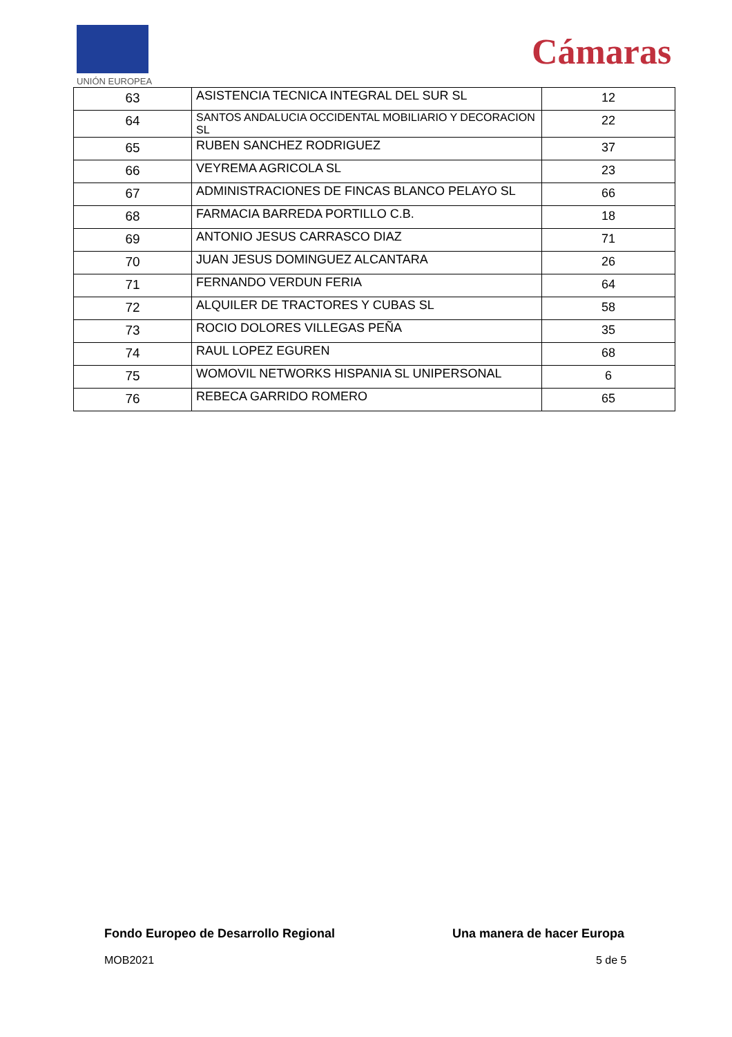UNIÓN EUROPEA
Cámaras
| 63 | ASISTENCIA TECNICA INTEGRAL DEL SUR SL | 12 |
| 64 | SANTOS ANDALUCIA OCCIDENTAL MOBILIARIO Y DECORACION SL | 22 |
| 65 | RUBEN SANCHEZ RODRIGUEZ | 37 |
| 66 | VEYREMA AGRICOLA SL | 23 |
| 67 | ADMINISTRACIONES DE FINCAS BLANCO PELAYO SL | 66 |
| 68 | FARMACIA BARREDA PORTILLO C.B. | 18 |
| 69 | ANTONIO JESUS CARRASCO DIAZ | 71 |
| 70 | JUAN JESUS DOMINGUEZ ALCANTARA | 26 |
| 71 | FERNANDO VERDUN FERIA | 64 |
| 72 | ALQUILER DE TRACTORES Y CUBAS SL | 58 |
| 73 | ROCIO DOLORES VILLEGAS PEÑA | 35 |
| 74 | RAUL LOPEZ EGUREN | 68 |
| 75 | WOMOVIL NETWORKS HISPANIA SL UNIPERSONAL | 6 |
| 76 | REBECA GARRIDO ROMERO | 65 |
Fondo Europeo de Desarrollo Regional
Una manera de hacer Europa
MOB2021 5 de 5